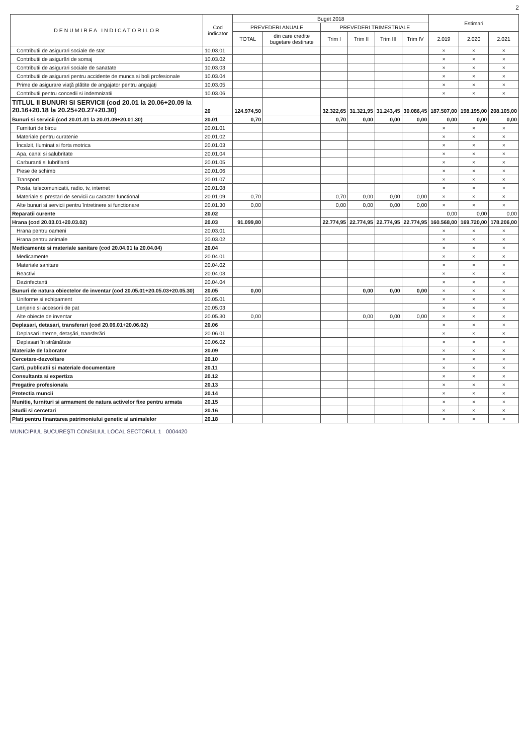2
| D E N U M I R E A I N D I C A T O R I L O R | Cod indicator | Buget 2018 | | | | | | Estimari | | |
| --- | --- | --- | --- | --- | --- | --- | --- | --- | --- | --- |
| | | PREVEDERI ANUALE | | PREVEDERI TRIMESTRIALE | | | | | | |
| | | TOTAL | din care credite bugetare destinate | Trim I | Trim II | Trim III | Trim IV | 2.019 | 2.020 | 2.021 |
| Contributii de asigurari sociale de stat | 10.03.01 | | | | | | | × | × | × |
| Contributii de asigurări de somaj | 10.03.02 | | | | | | | × | × | × |
| Contributii de asigurari sociale de sanatate | 10.03.03 | | | | | | | × | × | × |
| Contributii de asigurari pentru accidente de munca si boli profesionale | 10.03.04 | | | | | | | × | × | × |
| Prime de asigurare viaţă plătite de angajator pentru angajaţi | 10.03.05 | | | | | | | × | × | × |
| Contributii pentru concedii si indemnizatii | 10.03.06 | | | | | | | × | × | × |
| TITLUL II BUNURI SI SERVICII (cod 20.01 la 20.06+20.09 la 20.16+20.18 la 20.25+20.27+20.30) | 20 | 124.974,50 | | 32.322,65 | 31.321,95 | 31.243,45 | 30.086,45 | 187.507,00 | 198.195,00 | 208.105,00 |
| Bunuri si servicii (cod 20.01.01 la 20.01.09+20.01.30) | 20.01 | 0,70 | | 0,70 | 0,00 | 0,00 | 0,00 | 0,00 | 0,00 | 0,00 |
| Furnituri de birou | 20.01.01 | | | | | | | × | × | × |
| Materiale pentru curatenie | 20.01.02 | | | | | | | × | × | × |
| Încalzit, Iluminat si forta motrica | 20.01.03 | | | | | | | × | × | × |
| Apa, canal si salubritate | 20.01.04 | | | | | | | × | × | × |
| Carburanti si lubrifianti | 20.01.05 | | | | | | | × | × | × |
| Piese de schimb | 20.01.06 | | | | | | | × | × | × |
| Transport | 20.01.07 | | | | | | | × | × | × |
| Posta, telecomunicatii, radio, tv, internet | 20.01.08 | | | | | | | × | × | × |
| Materiale si prestari de servicii cu caracter functional | 20.01.09 | 0,70 | | 0,70 | 0,00 | 0,00 | 0,00 | × | × | × |
| Alte bunuri si servicii pentru întretinere si functionare | 20.01.30 | 0,00 | | 0,00 | 0,00 | 0,00 | 0,00 | × | × | × |
| Reparatii curente | 20.02 | | | | | | | 0,00 | 0,00 | 0,00 |
| Hrana (cod 20.03.01+20.03.02) | 20.03 | 91.099,80 | | 22.774,95 | 22.774,95 | 22.774,95 | 22.774,95 | 160.568,00 | 169.720,00 | 178.206,00 |
| Hrana pentru oameni | 20.03.01 | | | | | | | × | × | × |
| Hrana pentru animale | 20.03.02 | | | | | | | × | × | × |
| Medicamente si materiale sanitare (cod 20.04.01 la 20.04.04) | 20.04 | | | | | | | × | × | × |
| Medicamente | 20.04.01 | | | | | | | × | × | × |
| Materiale sanitare | 20.04.02 | | | | | | | × | × | × |
| Reactivi | 20.04.03 | | | | | | | × | × | × |
| Dezinfectanti | 20.04.04 | | | | | | | × | × | × |
| Bunuri de natura obiectelor de inventar (cod 20.05.01+20.05.03+20.05.30) | 20.05 | 0,00 | | | 0,00 | 0,00 | 0,00 | × | × | × |
| Uniforme si echipament | 20.05.01 | | | | | | | × | × | × |
| Lenjerie si accesorii de pat | 20.05.03 | | | | | | | × | × | × |
| Alte obiecte de inventar | 20.05.30 | 0,00 | | | 0,00 | 0,00 | 0,00 | × | × | × |
| Deplasari, detasari, transferari (cod 20.06.01+20.06.02) | 20.06 | | | | | | | × | × | × |
| Deplasari interne, detaşări, transferări | 20.06.01 | | | | | | | × | × | × |
| Deplasari în străinătate | 20.06.02 | | | | | | | × | × | × |
| Materiale de laborator | 20.09 | | | | | | | × | × | × |
| Cercetare-dezvoltare | 20.10 | | | | | | | × | × | × |
| Carti, publicatii si materiale documentare | 20.11 | | | | | | | × | × | × |
| Consultanta si expertiza | 20.12 | | | | | | | × | × | × |
| Pregatire profesionala | 20.13 | | | | | | | × | × | × |
| Protectia muncii | 20.14 | | | | | | | × | × | × |
| Munitie, furnituri si armament de natura activelor fixe pentru armata | 20.15 | | | | | | | × | × | × |
| Studii si cercetari | 20.16 | | | | | | | × | × | × |
| Plati pentru finantarea patrimoniului genetic al animalelor | 20.18 | | | | | | | × | × | × |
MUNICIPIUL BUCUREŞTI CONSILIUL LOCAL SECTORUL 1 0004420